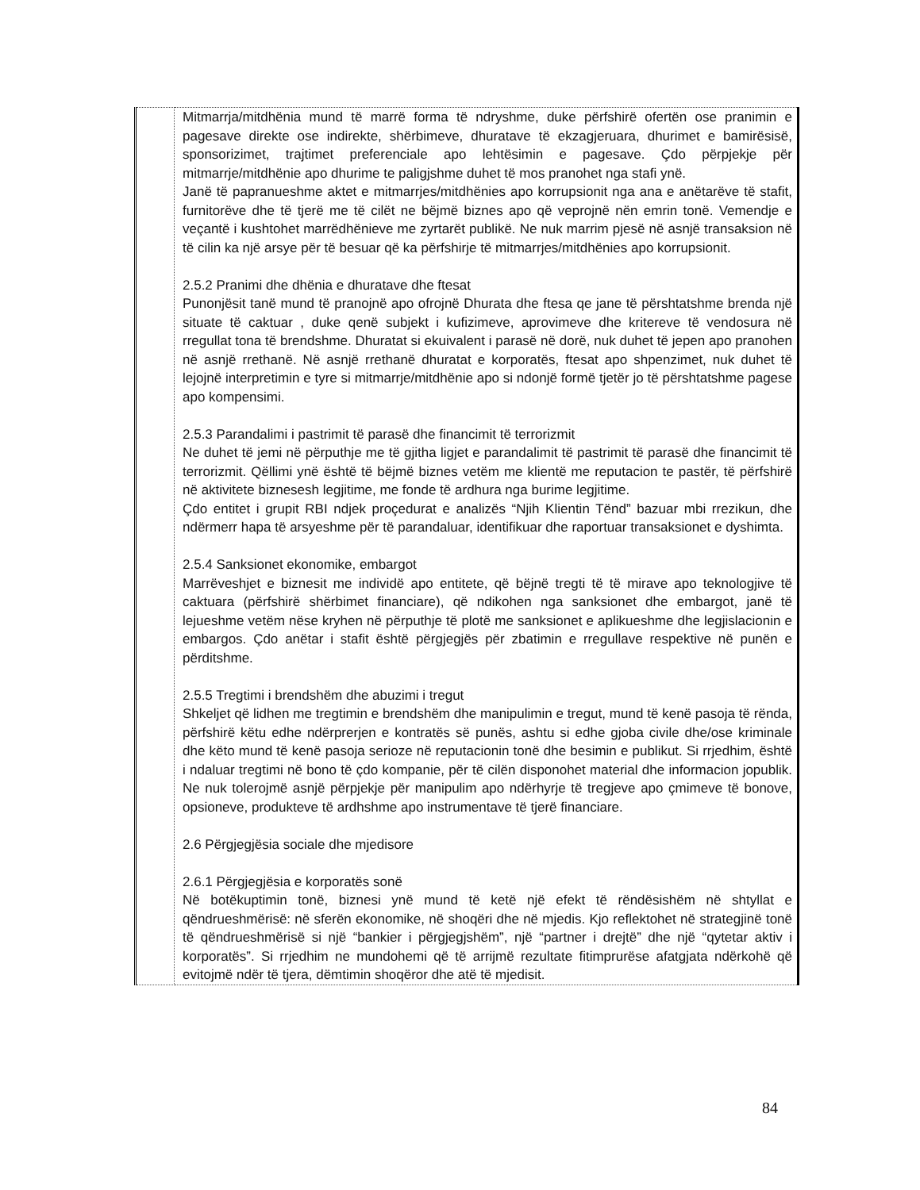| | Mitmarrja/mitdhënia mund të marrë forma të ndryshme, duke përfshirë ofertën ose pranimin e pagesave direkte ose indirekte, shërbimeve, dhuratave të ekzagjeruara, dhurimet e bamirësisë, sponsorizimet, trajtimet preferenciale apo lehtësimin e pagesave. Çdo përpjekje për mitmarrje/mitdhënie apo dhurime te paligjshme duhet të mos pranohet nga stafi ynë. Janë të papranueshme aktet e mitmarrjes/mitdhënies apo korrupsionit nga ana e anëtarëve të stafit, furnitorëve dhe të tjerë me të cilët ne bëjmë biznes apo që veprojnë nën emrin tonë. Vemendje e veçantë i kushtohet marrëdhënieve me zyrtarët publikë. Ne nuk marrim pjesë në asnjë transaksion në të cilin ka një arsye për të besuar që ka përfshirje të mitmarrjes/mitdhënies apo korrupsionit. 2.5.2 Pranimi dhe dhënia e dhuratave dhe ftesat Punonjësit tanë mund të pranojnë apo ofrojnë Dhurata dhe ftesa qe jane të përshtatshme brenda një situate të caktuar , duke qenë subjekt i kufizimeve, aprovimeve dhe kritereve të vendosura në rregullat tona të brendshme. Dhuratat si ekuivalent i parasë në dorë, nuk duhet të jepen apo pranohen në asnjë rrethanë. Në asnjë rrethanë dhuratat e korporatës, ftesat apo shpenzimet, nuk duhet të lejojnë interpretimin e tyre si mitmarrje/mitdhënie apo si ndonjë formë tjetër jo të përshtatshme pagese apo kompensimi. 2.5.3 Parandalimi i pastrimit të parasë dhe financimit të terrorizmit Ne duhet të jemi në përputhje me të gjitha ligjet e parandalimit të pastrimit të parasë dhe financimit të terrorizmit. Qëllimi ynë është të bëjmë biznes vetëm me klientë me reputacion te pastër, të përfshirë në aktivitete biznesesh legjitime, me fonde të ardhura nga burime legjitime. Çdo entitet i grupit RBI ndjek proçedurat e analizës “Njih Klientin Tënd” bazuar mbi rrezikun, dhe ndërmerr hapa të arsyeshme për të parandaluar, identifikuar dhe raportuar transaksionet e dyshimta. 2.5.4 Sanksionet ekonomike, embargot Marrëveshjet e biznesit me individë apo entitete, që bëjnë tregti të të mirave apo teknologjive të caktuara (përfshirë shërbimet financiare), që ndikohen nga sanksionet dhe embargot, janë të lejueshme vetëm nëse kryhen në përputhje të plotë me sanksionet e aplikueshme dhe legjislacionin e embargos. Çdo anëtar i stafit është përgjegjës për zbatimin e rregullave respektive në punën e përditshme. 2.5.5 Tregtimi i brendshëm dhe abuzimi i tregut Shkeljet që lidhen me tregtimin e brendshëm dhe manipulimin e tregut, mund të kenë pasoja të rënda, përfshirë këtu edhe ndërprerjen e kontratës së punës, ashtu si edhe gjoba civile dhe/ose kriminale dhe këto mund të kenë pasoja serioze në reputacionin tonë dhe besimin e publikut. Si rrjedhim, është i ndaluar tregtimi në bono të çdo kompanie, për të cilën disponohet material dhe informacion jopublik. Ne nuk tolerojmë asnjë përpjekje për manipulim apo ndërhyrje të tregjeve apo çmimeve të bonove, opsioneve, produkteve të ardhshme apo instrumentave të tjerë financiare. 2.6 Përgjegjësia sociale dhe mjedisore 2.6.1 Përgjegjësia e korporatës sonë Në botëkuptimin tonë, biznesi ynë mund të ketë një efekt të rëndësishëm në shtyllat e qëndrueshmërisë: në sferën ekonomike, në shoqëri dhe në mjedis. Kjo reflektohet në strategjinë tonë të qëndrueshmërisë si një “bankier i përgjegjshëm”, një “partner i drejtë” dhe një “qytetar aktiv i korporatës”. Si rrjedhim ne mundohemi që të arrijmë rezultate fitimprurëse afatgjata ndërkohë që evitojmë ndër të tjera, dëmtimin shoqëror dhe atë të mjedisit. |
84